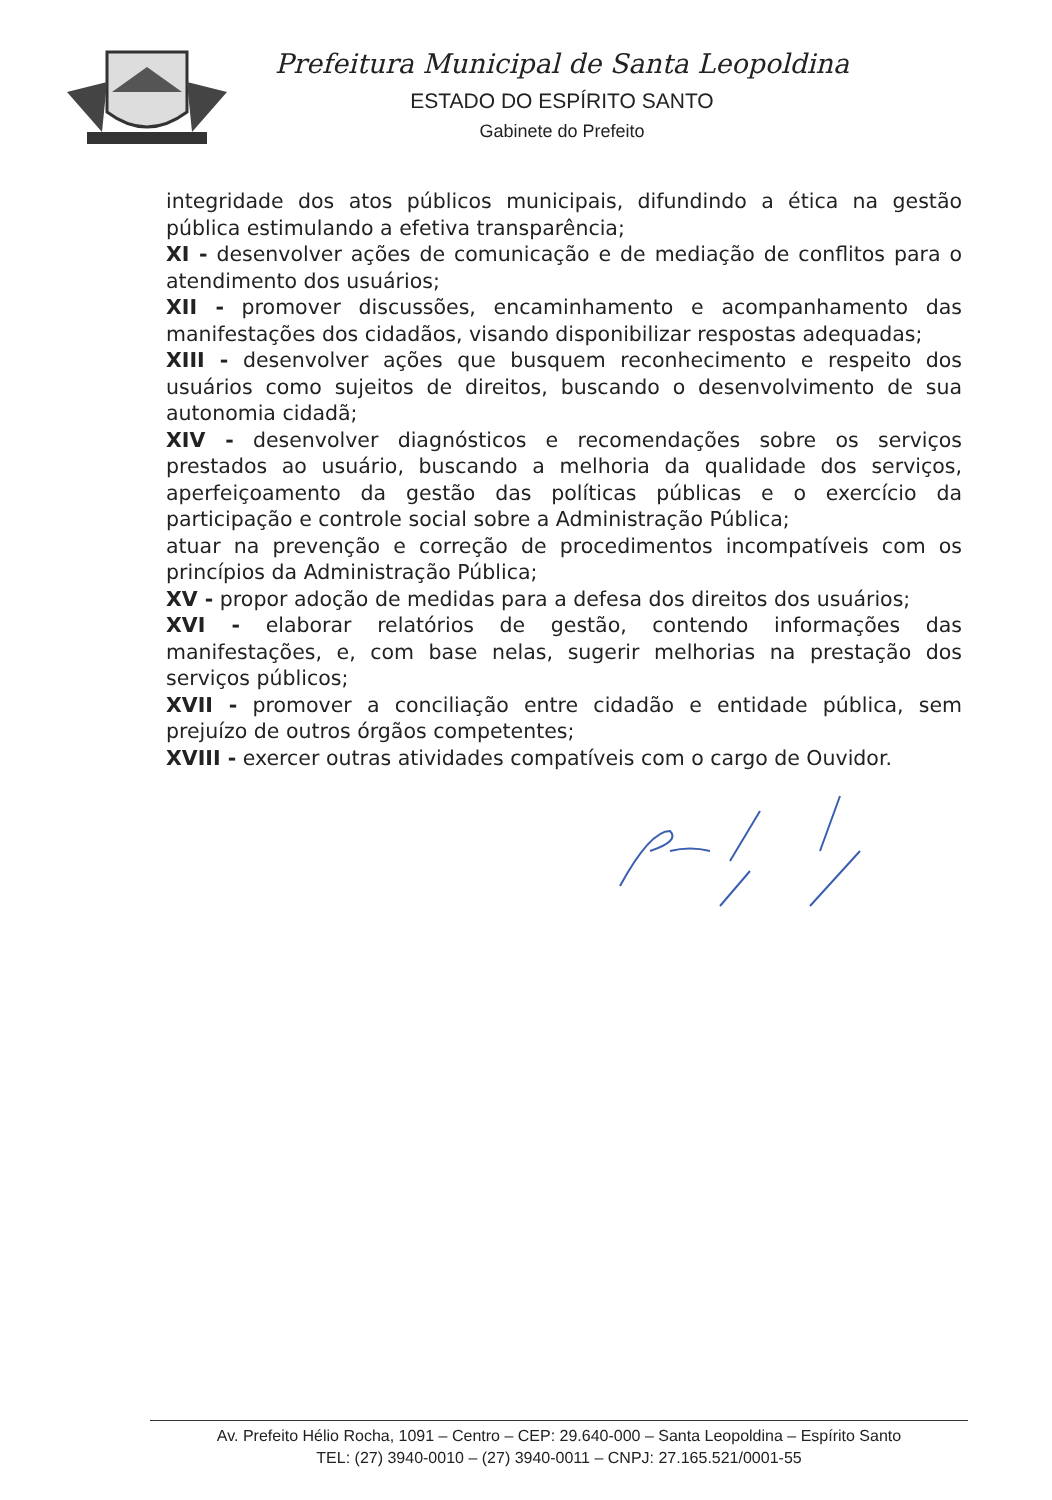Prefeitura Municipal de Santa Leopoldina
ESTADO DO ESPÍRITO SANTO
Gabinete do Prefeito
integridade dos atos públicos municipais, difundindo a ética na gestão pública estimulando a efetiva transparência;
XI - desenvolver ações de comunicação e de mediação de conflitos para o atendimento dos usuários;
XII - promover discussões, encaminhamento e acompanhamento das manifestações dos cidadãos, visando disponibilizar respostas adequadas;
XIII - desenvolver ações que busquem reconhecimento e respeito dos usuários como sujeitos de direitos, buscando o desenvolvimento de sua autonomia cidadã;
XIV - desenvolver diagnósticos e recomendações sobre os serviços prestados ao usuário, buscando a melhoria da qualidade dos serviços, aperfeiçoamento da gestão das políticas públicas e o exercício da participação e controle social sobre a Administração Pública;
atuar na prevenção e correção de procedimentos incompatíveis com os princípios da Administração Pública;
XV - propor adoção de medidas para a defesa dos direitos dos usuários;
XVI - elaborar relatórios de gestão, contendo informações das manifestações, e, com base nelas, sugerir melhorias na prestação dos serviços públicos;
XVII - promover a conciliação entre cidadão e entidade pública, sem prejuízo de outros órgãos competentes;
XVIII - exercer outras atividades compatíveis com o cargo de Ouvidor.
Av. Prefeito Hélio Rocha, 1091 – Centro – CEP: 29.640-000 – Santa Leopoldina – Espírito Santo
TEL: (27) 3940-0010 – (27) 3940-0011 – CNPJ: 27.165.521/0001-55